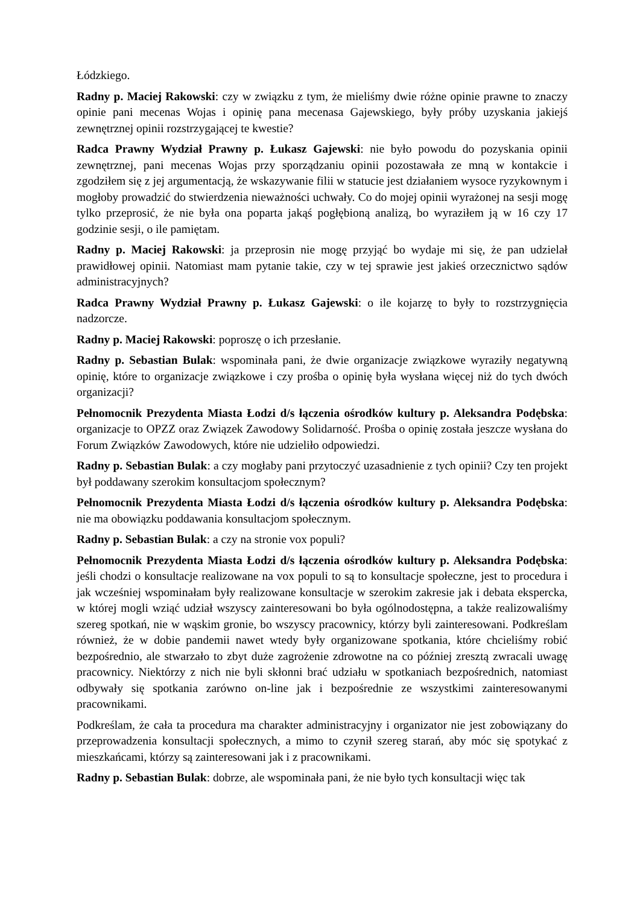Łódzkiego.
Radny p. Maciej Rakowski: czy w związku z tym, że mieliśmy dwie różne opinie prawne to znaczy opinie pani mecenas Wojas i opinię pana mecenasa Gajewskiego, były próby uzyskania jakiejś zewnętrznej opinii rozstrzygającej te kwestie?
Radca Prawny Wydział Prawny p. Łukasz Gajewski: nie było powodu do pozyskania opinii zewnętrznej, pani mecenas Wojas przy sporządzaniu opinii pozostawała ze mną w kontakcie i zgodziłem się z jej argumentacją, że wskazywanie filii w statucie jest działaniem wysoce ryzykownym i mogłoby prowadzić do stwierdzenia nieważności uchwały. Co do mojej opinii wyrażonej na sesji mogę tylko przeprosić, że nie była ona poparta jakąś pogłębioną analizą, bo wyraziłem ją w 16 czy 17 godzinie sesji, o ile pamiętam.
Radny p. Maciej Rakowski: ja przeprosin nie mogę przyjąć bo wydaje mi się, że pan udzielał prawidłowej opinii. Natomiast mam pytanie takie, czy w tej sprawie jest jakieś orzecznictwo sądów administracyjnych?
Radca Prawny Wydział Prawny p. Łukasz Gajewski: o ile kojarzę to były to rozstrzygnięcia nadzorcze.
Radny p. Maciej Rakowski: poproszę o ich przesłanie.
Radny p. Sebastian Bulak: wspominała pani, że dwie organizacje związkowe wyraziły negatywną opinię, które to organizacje związkowe i czy prośba o opinię była wysłana więcej niż do tych dwóch organizacji?
Pełnomocnik Prezydenta Miasta Łodzi d/s łączenia ośrodków kultury p. Aleksandra Podębska: organizacje to OPZZ oraz Związek Zawodowy Solidarność. Prośba o opinię została jeszcze wysłana do Forum Związków Zawodowych, które nie udzieliło odpowiedzi.
Radny p. Sebastian Bulak: a czy mogłaby pani przytoczyć uzasadnienie z tych opinii? Czy ten projekt był poddawany szerokim konsultacjom społecznym?
Pełnomocnik Prezydenta Miasta Łodzi d/s łączenia ośrodków kultury p. Aleksandra Podębska: nie ma obowiązku poddawania konsultacjom społecznym.
Radny p. Sebastian Bulak: a czy na stronie vox populi?
Pełnomocnik Prezydenta Miasta Łodzi d/s łączenia ośrodków kultury p. Aleksandra Podębska: jeśli chodzi o konsultacje realizowane na vox populi to są to konsultacje społeczne, jest to procedura i jak wcześniej wspominałam były realizowane konsultacje w szerokim zakresie jak i debata ekspercka, w której mogli wziąć udział wszyscy zainteresowani bo była ogólnodostępna, a także realizowaliśmy szereg spotkań, nie w wąskim gronie, bo wszyscy pracownicy, którzy byli zainteresowani. Podkreślam również, że w dobie pandemii nawet wtedy były organizowane spotkania, które chcieliśmy robić bezpośrednio, ale stwarzało to zbyt duże zagrożenie zdrowotne na co później zresztą zwracali uwagę pracownicy. Niektórzy z nich nie byli skłonni brać udziału w spotkaniach bezpośrednich, natomiast odbywały się spotkania zarówno on-line jak i bezpośrednie ze wszystkimi zainteresowanymi pracownikami.
Podkreślam, że cała ta procedura ma charakter administracyjny i organizator nie jest zobowiązany do przeprowadzenia konsultacji społecznych, a mimo to czynił szereg starań, aby móc się spotykać z mieszkańcami, którzy są zainteresowani jak i z pracownikami.
Radny p. Sebastian Bulak: dobrze, ale wspominała pani, że nie było tych konsultacji więc tak